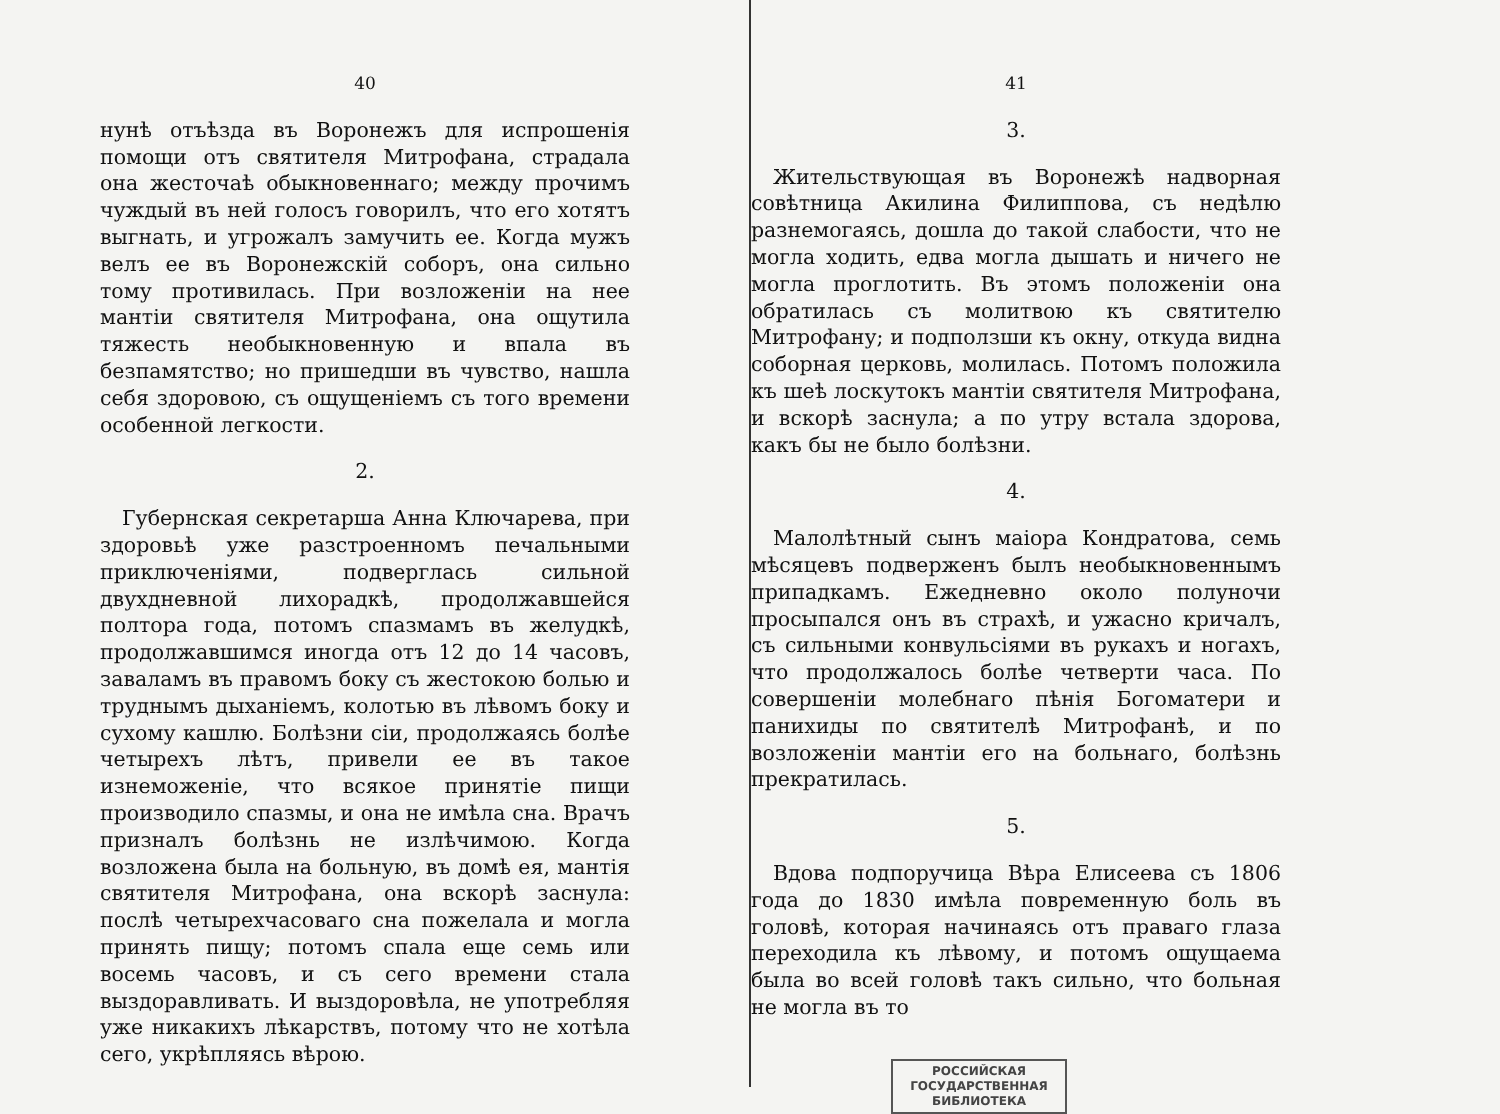40
нунѣ отъѣзда въ Воронежъ для испрошенія помощи отъ святителя Митрофана, страдала она жесточаѣ обыкновеннаго; между прочимъ чуждый въ ней голосъ говорилъ, что его хотятъ выгнать, и угрожалъ замучить ее. Когда мужъ велъ ее въ Воронежскій соборъ, она сильно тому противилась. При возложеніи на нее мантіи святителя Митрофана, она ощутила тяжесть необыкновенную и впала въ безпамятство; но пришедши въ чувство, нашла себя здоровою, съ ощущеніемъ съ того времени особенной легкости.
2.
Губернская секретарша Анна Ключарева, при здоровьѣ уже разстроенномъ печальными приключеніями, подверглась сильной двухдневной лихорадкѣ, продолжавшейся полтора года, потомъ спазмамъ въ желудкѣ, продолжавшимся иногда отъ 12 до 14 часовъ, заваламъ въ правомъ боку съ жестокою болью и труднымъ дыханіемъ, колотью въ лѣвомъ боку и сухому кашлю. Болѣзни сіи, продолжаясь болѣе четырехъ лѣтъ, привели ее въ такое изнеможеніе, что всякое принятіе пищи производило спазмы, и она не имѣла сна. Врачъ призналъ болѣзнь не излѣчимою. Когда возложена была на больную, въ домѣ ея, мантія святителя Митрофана, она вскорѣ заснула: послѣ четырехчасоваго сна пожелала и могла принять пищу; потомъ спала еще семь или восемь часовъ, и съ сего времени стала выздоравливать. И выздоровѣла, не употребляя уже никакихъ лѣкарствъ, потому что не хотѣла сего, укрѣпляясь вѣрою.
41
3.
Жительствующая въ Воронежѣ надворная совѣтница Акилина Филиппова, съ недѣлю разнемогаясь, дошла до такой слабости, что не могла ходить, едва могла дышать и ничего не могла проглотить. Въ этомъ положеніи она обратилась съ молитвою къ святителю Митрофану; и подползши къ окну, откуда видна соборная церковь, молилась. Потомъ положила къ шеѣ лоскутокъ мантіи святителя Митрофана, и вскорѣ заснула; а по утру встала здорова, какъ бы не было болѣзни.
4.
Малолѣтный сынъ маіора Кондратова, семь мѣсяцевъ подверженъ былъ необыкновеннымъ припадкамъ. Ежедневно около полуночи просыпался онъ въ страхѣ, и ужасно кричалъ, съ сильными конвульсіями въ рукахъ и ногахъ, что продолжалось болѣе четверти часа. По совершеніи молебнаго пѣнія Богоматери и панихиды по святителѣ Митрофанѣ, и по возложеніи мантіи его на больнаго, болѣзнь прекратилась.
5.
Вдова подпоручица Вѣра Елисеева съ 1806 года до 1830 имѣла повременную боль въ головѣ, которая начинаясь отъ праваго глаза переходила къ лѣвому, и потомъ ощущаема была во всей головѣ такъ сильно, что больная не могла въ то
РОССИЙСКАЯ
ГОСУДАРСТВЕННАЯ
БИБЛИОТЕКА